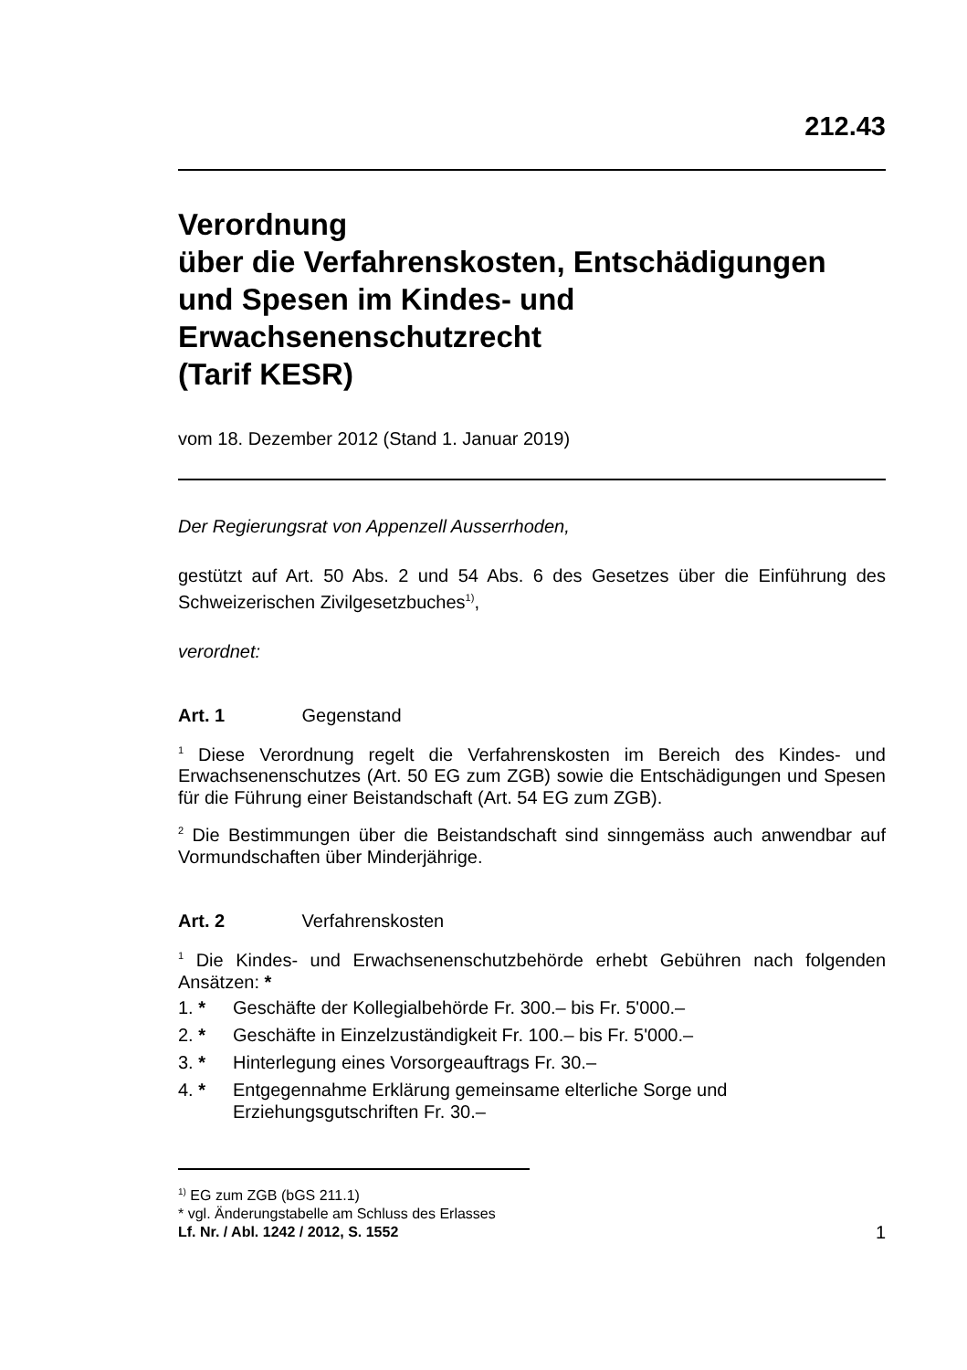212.43
Verordnung
über die Verfahrenskosten, Entschädigungen und Spesen im Kindes- und Erwachsenenschutzrecht
(Tarif KESR)
vom 18. Dezember 2012 (Stand 1. Januar 2019)
Der Regierungsrat von Appenzell Ausserrhoden,
gestützt auf Art. 50 Abs. 2 und 54 Abs. 6 des Gesetzes über die Einführung des Schweizerischen Zivilgesetzbuches<sup>1)</sup>,
verordnet:
Art. 1 Gegenstand
<sup>1</sup> Diese Verordnung regelt die Verfahrenskosten im Bereich des Kindes- und Erwachsenenschutzes (Art. 50 EG zum ZGB) sowie die Entschädigungen und Spesen für die Führung einer Beistandschaft (Art. 54 EG zum ZGB).
<sup>2</sup> Die Bestimmungen über die Beistandschaft sind sinngemäss auch anwendbar auf Vormundschaften über Minderjährige.
Art. 2 Verfahrenskosten
<sup>1</sup> Die Kindes- und Erwachsenenschutzbehörde erhebt Gebühren nach folgenden Ansätzen: *
1. * Geschäfte der Kollegialbehörde Fr. 300.– bis Fr. 5'000.–
2. * Geschäfte in Einzelzuständigkeit Fr. 100.– bis Fr. 5'000.–
3. * Hinterlegung eines Vorsorgeauftrags Fr. 30.–
4. * Entgegennahme Erklärung gemeinsame elterliche Sorge und Erziehungsgutschriften Fr. 30.–
<sup>1)</sup> EG zum ZGB (bGS 211.1)
* vgl. Änderungstabelle am Schluss des Erlasses
Lf. Nr. / Abl. 1242 / 2012, S. 1552 1